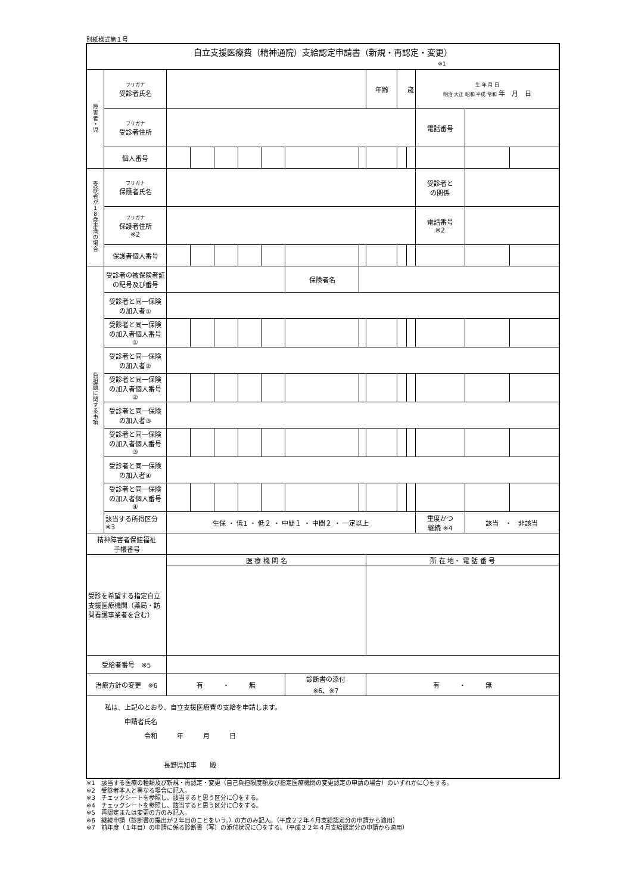別紙様式第１号
| 自立支援医療費（精神通院）支給認定申請書（新規・再認定・変更） ※1 | | | | | | | | | | | | | | |
| 障 害 者 ・ 児 | フリガナ 受診者氏名 | | | | | | | | 年齢 | 歳 | | 生 年 月 日 明治 大正 昭和 平成 令和 年 月 日 | | |
| | フリガナ 受診者住所 | | | | | | | | | | | 電話番号 | | |
| | 個人番号 | | | | | | | | | | | | | |
| 受 診 者 が 1 8 歳 未 満 の 場 合 | フリガナ 保護者氏名 | | | | | | | | | | | 受診者と の関係 | | |
| | フリガナ 保護者住所 ※2 | | | | | | | | | | | 電話番号 ※2 | | |
| | 保護者個人番号 | | | | | | | | | | | | | |
| 負 担 額 に 関 す る 事 項 | 受診者の被保険者証 の記号及び番号 | | | | | | 保険者名 | | | | | | | |
| | 受診者と同一保険 の加入者① | | | | | | | | | | | | | |
| | 受診者と同一保険 の加入者個人番号 ① | | | | | | | | | | | | | |
| | 受診者と同一保険 の加入者② | | | | | | | | | | | | | |
| | 受診者と同一保険 の加入者個人番号 ② | | | | | | | | | | | | | |
| | 受診者と同一保険 の加入者③ | | | | | | | | | | | | | |
| | 受診者と同一保険 の加入者個人番号 ③ | | | | | | | | | | | | | |
| | 受診者と同一保険 の加入者④ | | | | | | | | | | | | | |
| | 受診者と同一保険 の加入者個人番号 ④ | | | | | | | | | | | | | |
| | 該当する所得区分 ※3 | 生保 ・ 低1 ・ 低２ ・ 中間１ ・ 中間２ ・ 一定以上 | | | | | | | | | | 重度かつ 継続 ※4 | 該当 ・ 非該当 | |
| 精神障害者保健福祉 手帳番号 | | | | | | | | | | | | | | |
| 受診を希望する指定自立支援医療機関（薬局・訪問看護事業者を含む） | | 医 療 機 関 名 | | | | | | | 所 在 地・ 電 話 番 号 | | | | | |
| 受給者番号 ※5 | | | | | | | | | | | | | | |
| 治療方針の変更 ※6 | | 有 ・ 無 | | | | | 診断書の添付 ※6、※7 | | 有 ・ 無 | | | | | |
| 私は、上記のとおり、自立支援医療費の支給を申請します。 申請者氏名 令和 年 月 日 長野県知事 殿 | | | | | | | | | | | | | | |
※1　該当する医療の種類及び新規・再認定・変更（自己負担限度額及び指定医療機関の変更認定の申請の場合）のいずれかに〇をする。
※2　受診者本人と異なる場合に記入。
※3　チェックシートを参照し、該当すると思う区分に〇をする。
※4　チェックシートを参照し、該当すると思う区分に〇をする。
※5　再認定または変更の方のみ記入。
※6　継続申請（診断書の提出が２年目のことをいう。）の方のみ記入。（平成２２年４月支給認定分の申請から適用）
※7　前年度（１年目）の申請に係る診断書（写）の添付状況に〇をする。（平成２２年４月支給認定分の申請から適用）